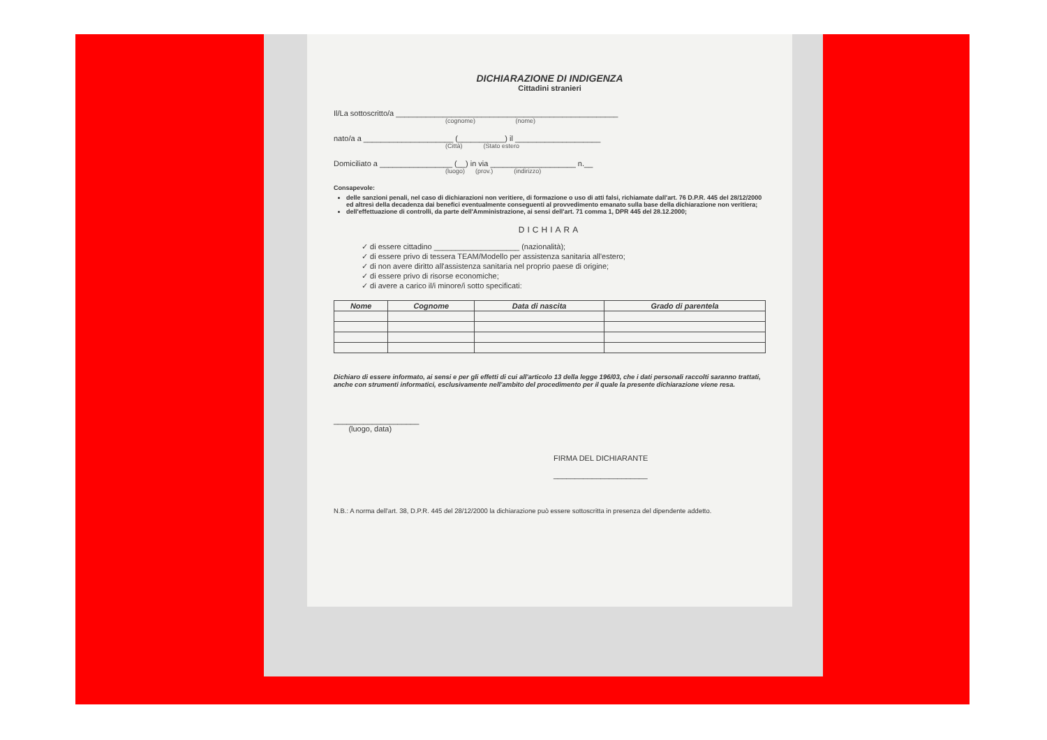DICHIARAZIONE DI INDIGENZA
Cittadini stranieri
Il/La sottoscritto/a ____________________________________________________
(cognome) (nome)
nato/a a _____________________ (___________) il ____________________
(Città) (Stato estero
Domiciliato a _________________ (__) in via ____________________ n.__
(luogo) (prov.) (indirizzo)
Consapevole:
delle sanzioni penali, nel caso di dichiarazioni non veritiere, di formazione o uso di atti falsi, richiamate dall'art. 76 D.P.R. 445 del 28/12/2000 ed altresì della decadenza dai benefici eventualmente conseguenti al provvedimento emanato sulla base della dichiarazione non veritiera;
dell'effettuazione di controlli, da parte dell'Amministrazione, ai sensi dell'art. 71 comma 1, DPR 445 del 28.12.2000;
DICHIARA
✓ di essere cittadino ____________________ (nazionalità);
✓ di essere privo di tessera TEAM/Modello per assistenza sanitaria all'estero;
✓ di non avere diritto all'assistenza sanitaria nel proprio paese di origine;
✓ di essere privo di risorse economiche;
✓ di avere a carico il/i minore/i sotto specificati:
| Nome | Cognome | Data di nascita | Grado di parentela |
| --- | --- | --- | --- |
Dichiaro di essere informato, ai sensi e per gli effetti di cui all'articolo 13 della legge 196/03, che i dati personali raccolti saranno trattati, anche con strumenti informatici, esclusivamente nell'ambito del procedimento per il quale la presente dichiarazione viene resa.
____________________
(luogo, data)
FIRMA DEL DICHIARANTE
______________________
N.B.: A norma dell'art. 38, D.P.R. 445 del 28/12/2000 la dichiarazione può essere sottoscritta in presenza del dipendente addetto.